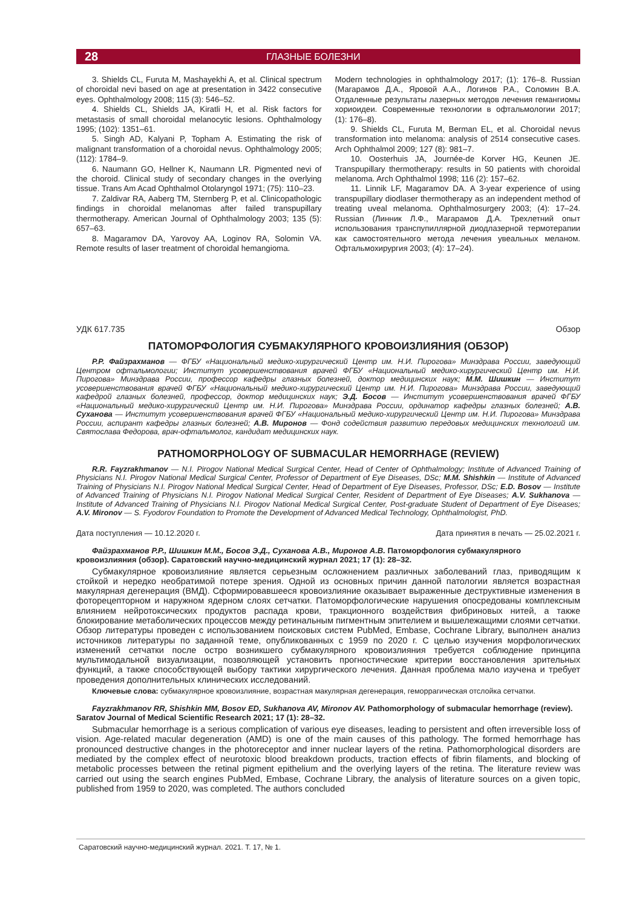28 ГЛАЗНЫЕ БОЛЕЗНИ
3. Shields CL, Furuta M, Mashayekhi A, et al. Clinical spectrum of choroidal nevi based on age at presentation in 3422 consecutive eyes. Ophthalmology 2008; 115 (3): 546–52.
4. Shields CL, Shields JA, Kiratli H, et al. Risk factors for metastasis of small choroidal melanocytic lesions. Ophthalmology 1995; (102): 1351–61.
5. Singh AD, Kalyani P, Topham A. Estimating the risk of malignant transformation of a choroidal nevus. Ophthalmology 2005; (112): 1784–9.
6. Naumann GO, Hellner K, Naumann LR. Pigmented nevi of the choroid. Clinical study of secondary changes in the overlying tissue. Trans Am Acad Ophthalmol Otolaryngol 1971; (75): 110–23.
7. Zaldivar RA, Aaberg TM, Sternberg P, et al. Clinicopathologic findings in choroidal melanomas after failed transpupillary thermotherapy. American Journal of Ophthalmology 2003; 135 (5): 657–63.
8. Magaramov DA, Yarovoy AA, Loginov RA, Solomin VA. Remote results of laser treatment of choroidal hemangioma.
Modern technologies in ophthalmology 2017; (1): 176–8. Russian (Магарамов Д.А., Яровой А.А., Логинов Р.А., Соломин В.А. Отдаленные результаты лазерных методов лечения гемангиомы хориоидеи. Современные технологии в офтальмологии 2017; (1): 176–8).
9. Shields CL, Furuta M, Berman EL, et al. Choroidal nevus transformation into melanoma: analysis of 2514 consecutive cases. Arch Ophthalmol 2009; 127 (8): 981–7.
10. Oosterhuis JA, Journée-de Korver HG, Keunen JE. Transpupillary thermotherapy: results in 50 patients with choroidal melanoma. Arch Ophthalmol 1998; 116 (2): 157–62.
11. Linnik LF, Magaramov DA. A 3-year experience of using transpupillary diodlaser thermotherapy as an independent method of treating uveal melanoma. Ophthalmosurgery 2003; (4): 17–24. Russian (Линник Л.Ф., Магарамов Д.А. Трехлетний опыт использования транспупиллярной диодлазерной термотерапии как самостоятельного метода лечения увеальных меланом. Офтальмохирургия 2003; (4): 17–24).
УДК 617.735 Обзор
ПАТОМОРФОЛОГИЯ СУБМАКУЛЯРНОГО КРОВОИЗЛИЯНИЯ (ОБЗОР)
Р.Р. Файзрахманов — ФГБУ «Национальный медико-хирургический Центр им. Н.И. Пирогова» Минздрава России, заведующий Центром офтальмологии; Институт усовершенствования врачей ФГБУ «Национальный медико-хирургический Центр им. Н.И. Пирогова» Минздрава России, профессор кафедры глазных болезней, доктор медицинских наук; М.М. Шишкин — Институт усовершенствования врачей ФГБУ «Национальный медико-хирургический Центр им. Н.И. Пирогова» Минздрава России, заведующий кафедрой глазных болезней, профессор, доктор медицинских наук; Э.Д. Босов — Институт усовершенствования врачей ФГБУ «Национальный медико-хирургический Центр им. Н.И. Пирогова» Минздрава России, ординатор кафедры глазных болезней; А.В. Суханова — Институт усовершенствования врачей ФГБУ «Национальный медико-хирургический Центр им. Н.И. Пирогова» Минздрава России, аспирант кафедры глазных болезней; А.В. Миронов — Фонд содействия развитию передовых медицинских технологий им. Святослава Федорова, врач-офтальмолог, кандидат медицинских наук.
PATHOMORPHOLOGY OF SUBMACULAR HEMORRHAGE (REVIEW)
R.R. Fayzrakhmanov — N.I. Pirogov National Medical Surgical Center, Head of Center of Ophthalmology; Institute of Advanced Training of Physicians N.I. Pirogov National Medical Surgical Center, Professor of Department of Eye Diseases, DSc; M.M. Shishkin — Institute of Advanced Training of Physicians N.I. Pirogov National Medical Surgical Center, Head of Department of Eye Diseases, Professor, DSc; E.D. Bosov — Institute of Advanced Training of Physicians N.I. Pirogov National Medical Surgical Center, Resident of Department of Eye Diseases; A.V. Sukhanova — Institute of Advanced Training of Physicians N.I. Pirogov National Medical Surgical Center, Post-graduate Student of Department of Eye Diseases; A.V. Mironov — S. Fyodorov Foundation to Promote the Development of Advanced Medical Technology, Ophthalmologist, PhD.
Дата поступления — 10.12.2020 г. Дата принятия в печать — 25.02.2021 г.
Файзрахманов Р.Р., Шишкин М.М., Босов Э.Д., Суханова А.В., Миронов А.В. Патоморфология субмакулярного кровоизлияния (обзор). Саратовский научно-медицинский журнал 2021; 17 (1): 28–32.
Субмакулярное кровоизлияние является серьезным осложнением различных заболеваний глаз, приводящим к стойкой и нередко необратимой потере зрения. Одной из основных причин данной патологии является возрастная макулярная дегенерация (ВМД). Сформировавшееся кровоизлияние оказывает выраженные деструктивные изменения в фоторецепторном и наружном ядерном слоях сетчатки. Патоморфологические нарушения опосредованы комплексным влиянием нейротоксических продуктов распада крови, тракционного воздействия фибриновых нитей, а также блокирование метаболических процессов между ретинальным пигментным эпителием и вышележащими слоями сетчатки. Обзор литературы проведен с использованием поисковых систем PubMed, Embase, Cochrane Library, выполнен анализ источников литературы по заданной теме, опубликованных с 1959 по 2020 г. С целью изучения морфологических изменений сетчатки после остро возникшего субмакулярного кровоизлияния требуется соблюдение принципа мультимодальной визуализации, позволяющей установить прогностические критерии восстановления зрительных функций, а также способствующей выбору тактики хирургического лечения. Данная проблема мало изучена и требует проведения дополнительных клинических исследований.
Ключевые слова: субмакулярное кровоизлияние, возрастная макулярная дегенерация, геморрагическая отслойка сетчатки.
Fayzrakhmanov RR, Shishkin MM, Bosov ED, Sukhanova AV, Mironov AV. Pathomorphology of submacular hemorrhage (review). Saratov Journal of Medical Scientific Research 2021; 17 (1): 28–32.
Submacular hemorrhage is a serious complication of various eye diseases, leading to persistent and often irreversible loss of vision. Age-related macular degeneration (AMD) is one of the main causes of this pathology. The formed hemorrhage has pronounced destructive changes in the photoreceptor and inner nuclear layers of the retina. Pathomorphological disorders are mediated by the complex effect of neurotoxic blood breakdown products, traction effects of fibrin filaments, and blocking of metabolic processes between the retinal pigment epithelium and the overlying layers of the retina. The literature review was carried out using the search engines PubMed, Embase, Cochrane Library, the analysis of literature sources on a given topic, published from 1959 to 2020, was completed. The authors concluded
Саратовский научно-медицинский журнал. 2021. Т. 17, № 1.